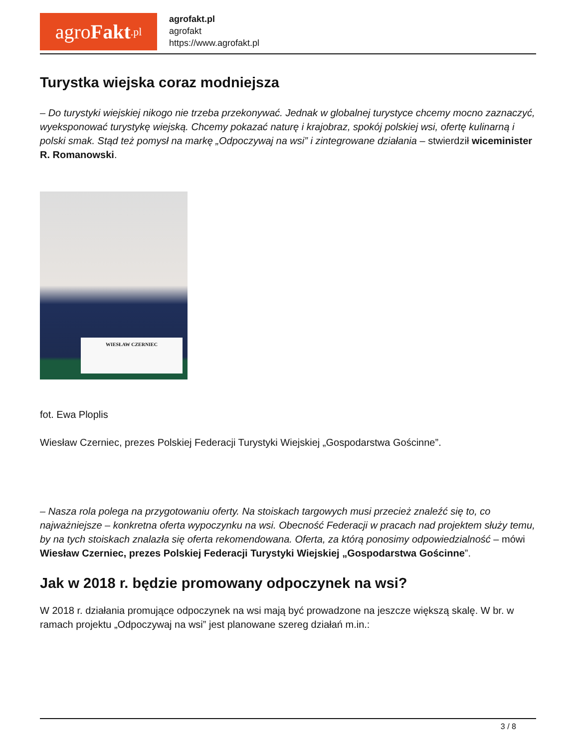agro Fakt.pl
agrofakt.pl
agrofakt
https://www.agrofakt.pl
Turystka wiejska coraz modniejsza
– Do turystyki wiejskiej nikogo nie trzeba przekonywać. Jednak w globalnej turystyce chcemy mocno zaznaczyć, wyeksponować turystykę wiejską. Chcemy pokazać naturę i krajobraz, spokój polskiej wsi, ofertę kulinarną i polski smak. Stąd też pomysł na markę „Odpoczywaj na wsi” i zintegrowane działania – stwierdził wiceminister R. Romanowski.
WIESŁAW CZERNIEC
fot. Ewa Ploplis
Wiesław Czerniec, prezes Polskiej Federacji Turystyki Wiejskiej „Gospodarstwa Gościnne”.
– Nasza rola polega na przygotowaniu oferty. Na stoiskach targowych musi przecież znaleźć się to, co najważniejsze – konkretna oferta wypoczynku na wsi. Obecność Federacji w pracach nad projektem służy temu, by na tych stoiskach znalazła się oferta rekomendowana. Oferta, za którą ponosimy odpowiedzialność – mówi Wiesław Czerniec, prezes Polskiej Federacji Turystyki Wiejskiej „Gospodarstwa Gościnne”.
Jak w 2018 r. będzie promowany odpoczynek na wsi?
W 2018 r. działania promujące odpoczynek na wsi mają być prowadzone na jeszcze większą skalę. W br. w ramach projektu „Odpoczywaj na wsi” jest planowane szereg działań m.in.:
3 / 8